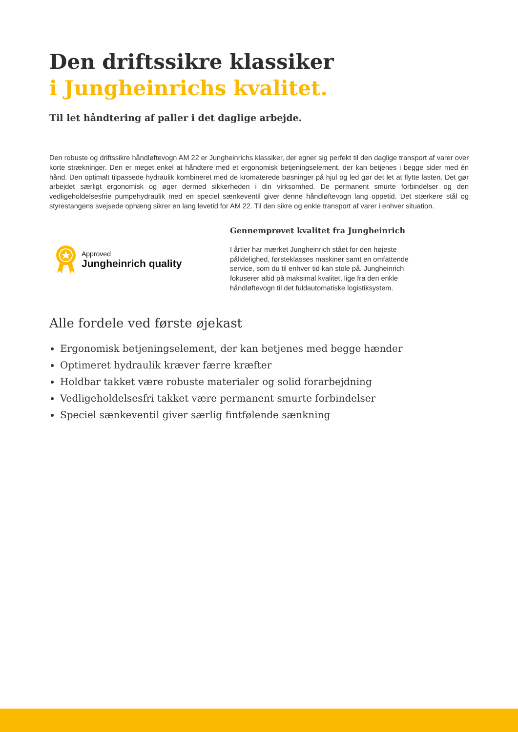Den driftssikre klassiker
i Jungheinrichs kvalitet.
Til let håndtering af paller i det daglige arbejde.
Den robuste og driftssikre håndløftevogn AM 22 er Jungheinrichs klassiker, der egner sig perfekt til den daglige transport af varer over korte strækninger. Den er meget enkel at håndtere med et ergonomisk betjeningselement, der kan betjenes i begge sider med én hånd. Den optimalt tilpassede hydraulik kombineret med de kromaterede bøsninger på hjul og led gør det let at flytte lasten. Det gør arbejdet særligt ergonomisk og øger dermed sikkerheden i din virksomhed. De permanent smurte forbindelser og den vedligeholdelsesfrie pumpehydraulik med en speciel sænkeventil giver denne håndløftevogn lang oppetid. Det stærkere stål og styrestangens svejsede ophæng sikrer en lang levetid for AM 22. Til den sikre og enkle transport af varer i enhver situation.
Approved
Jungheinrich quality
Gennemprøvet kvalitet fra Jungheinrich
I årtier har mærket Jungheinrich stået for den højeste pålidelighed, førsteklasses maskiner samt en omfattende service, som du til enhver tid kan stole på. Jungheinrich fokuserer altid på maksimal kvalitet, lige fra den enkle håndløftevogn til det fuldautomatiske logistiksystem.
Alle fordele ved første øjekast
Ergonomisk betjeningselement, der kan betjenes med begge hænder
Optimeret hydraulik kræver færre kræfter
Holdbar takket være robuste materialer og solid forarbejdning
Vedligeholdelsesfri takket være permanent smurte forbindelser
Speciel sænkeventil giver særlig fintfølende sænkning